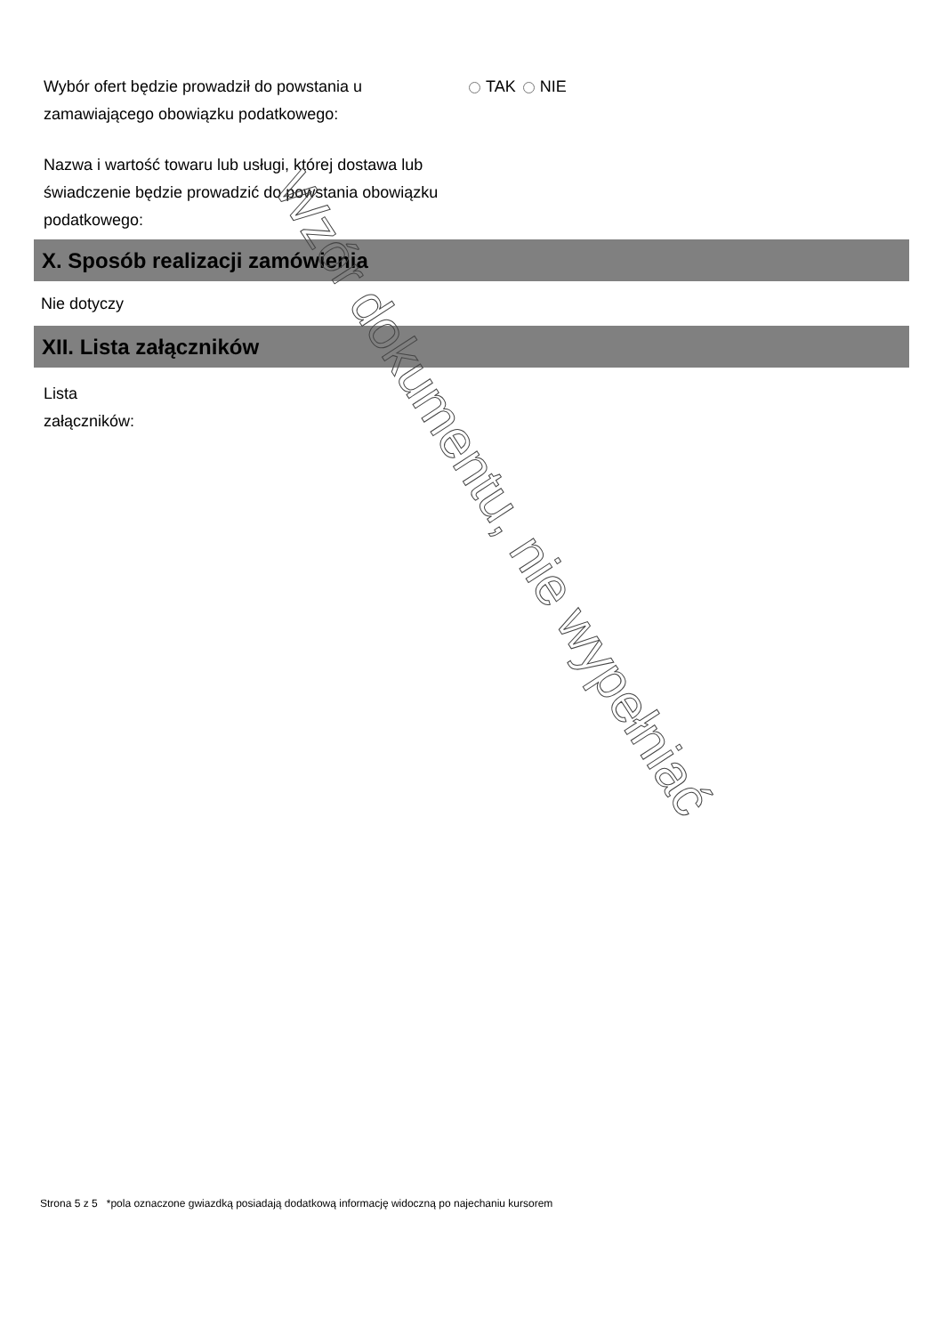Wybór ofert będzie prowadził do powstania u zamawiającego obowiązku podatkowego:
TAK NIE
Nazwa i wartość towaru lub usługi, której dostawa lub świadczenie będzie prowadzić do powstania obowiązku podatkowego:
X. Sposób realizacji zamówienia
Nie dotyczy
XII. Lista załączników
Lista załączników:
Wzór dokumentu, nie wypełniać
Strona 5 z 5 *pola oznaczone gwiazdką posiadają dodatkową informację widoczną po najechaniu kursorem